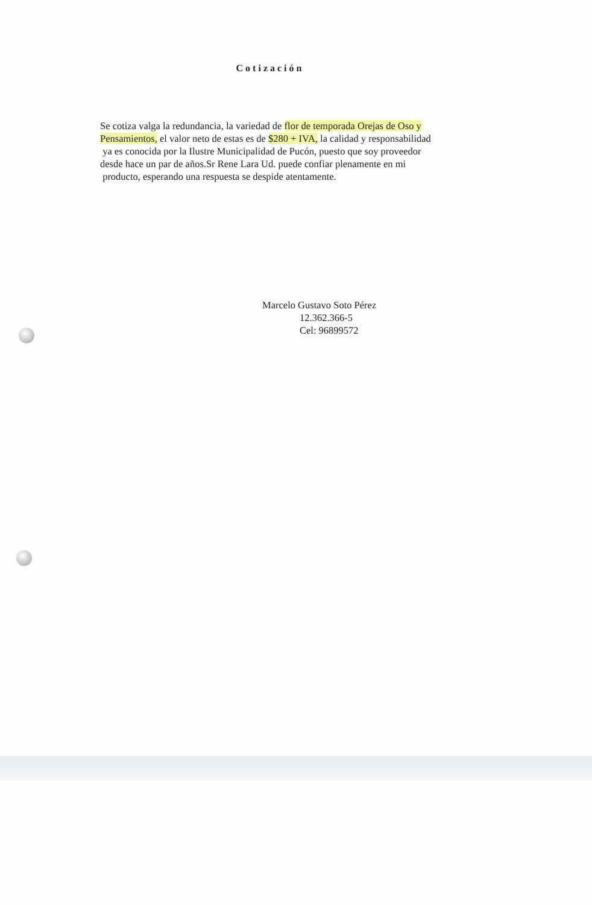Cotización
Se cotiza valga la redundancia, la variedad de flor de temporada Orejas de Oso y Pensamientos, el valor neto de estas es de $280 + IVA, la calidad y responsabilidad
ya es conocida por la Ilustre Municipalidad de Pucón, puesto que soy proveedor
desde hace un par de años.Sr Rene Lara Ud. puede confiar plenamente en mi
producto, esperando una respuesta se despide atentamente.
Marcelo Gustavo Soto Pérez
12.362.366-5
Cel: 96899572